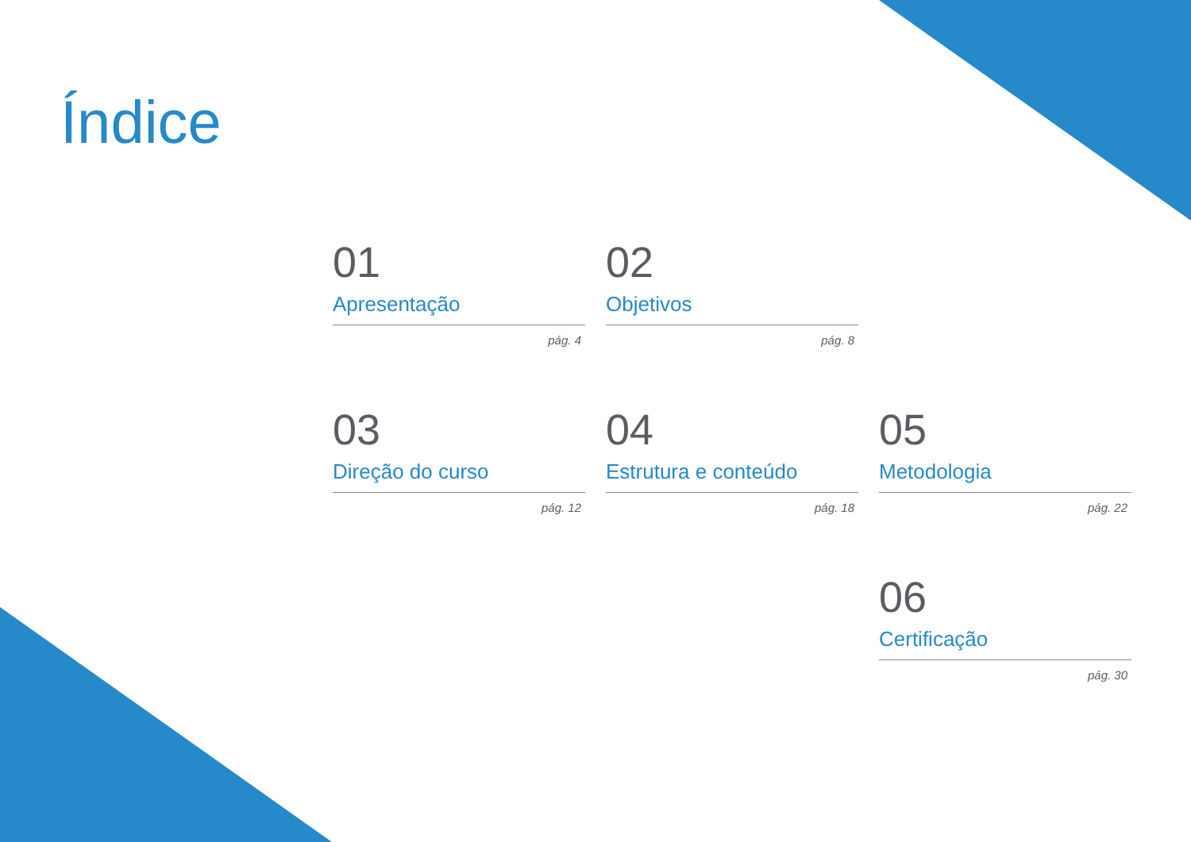Índice
01
Apresentação
pág. 4
02
Objetivos
pág. 8
03
Direção do curso
pág. 12
04
Estrutura e conteúdo
pág. 18
05
Metodologia
pág. 22
06
Certificação
pág. 30